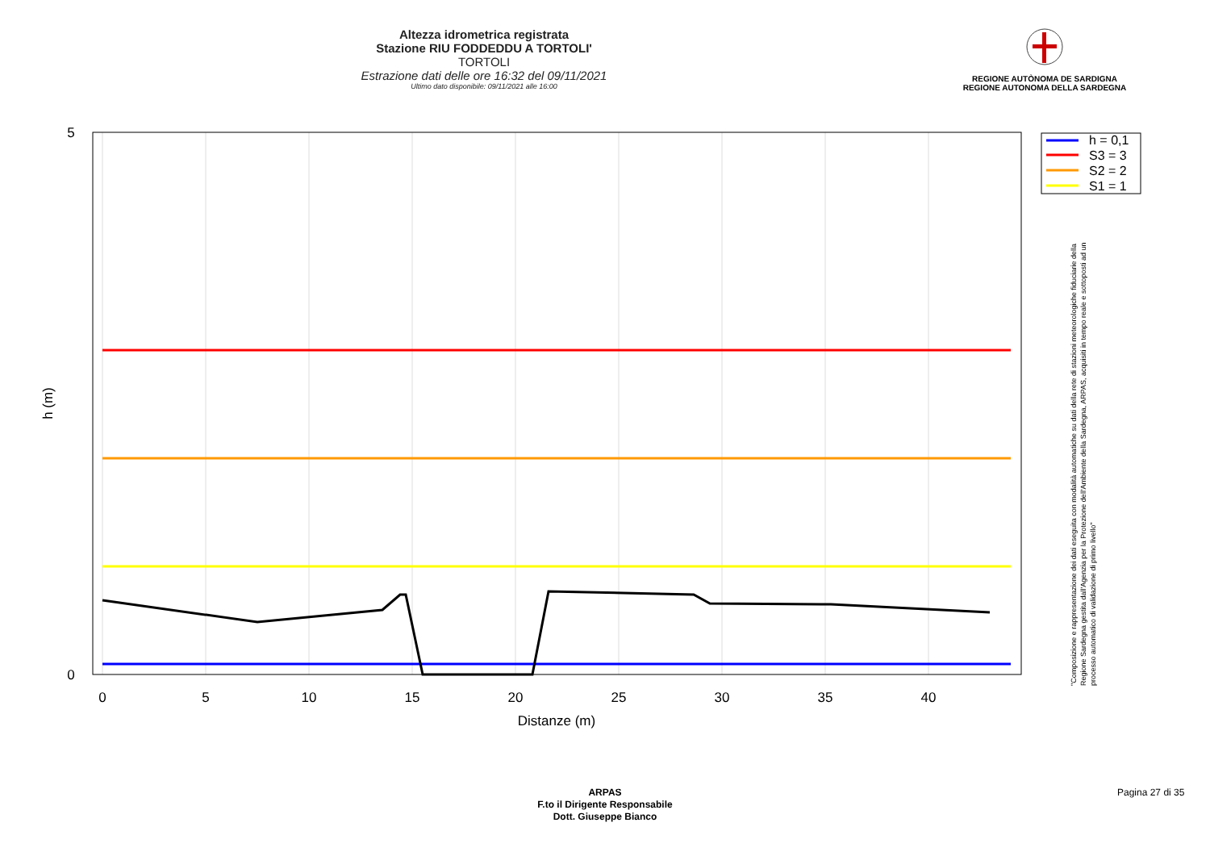Altezza idrometrica registrata
Stazione RIU FODDEDDU A TORTOLI'
TORTOLI
Estrazione dati delle ore 16:32 del 09/11/2021
Ultimo dato disponibile: 09/11/2021 alle 16:00
REGIONE AUTÒNOMA DE SARDIGNA
REGIONE AUTONOMA DELLA SARDEGNA
5
0
0
5
10
15
20
25
30
35
40
Distanze (m)
h (m)
h = 0,1
S3 = 3
S2 = 2
S1 = 1
"Composizione e rappresentazione dei dati eseguita con modalità automatiche su dati della rete di stazioni meteorologiche fiduciarie della Regione Sardegna gestita dall'Agenzia per la Protezione dell'Ambiente della Sardegna, ARPAS, acquisiti in tempo reale e sottoposti ad un processo automatico di validazione di primo livello"
ARPAS
F.to il Dirigente Responsabile
Dott. Giuseppe Bianco
Pagina 27 di 35